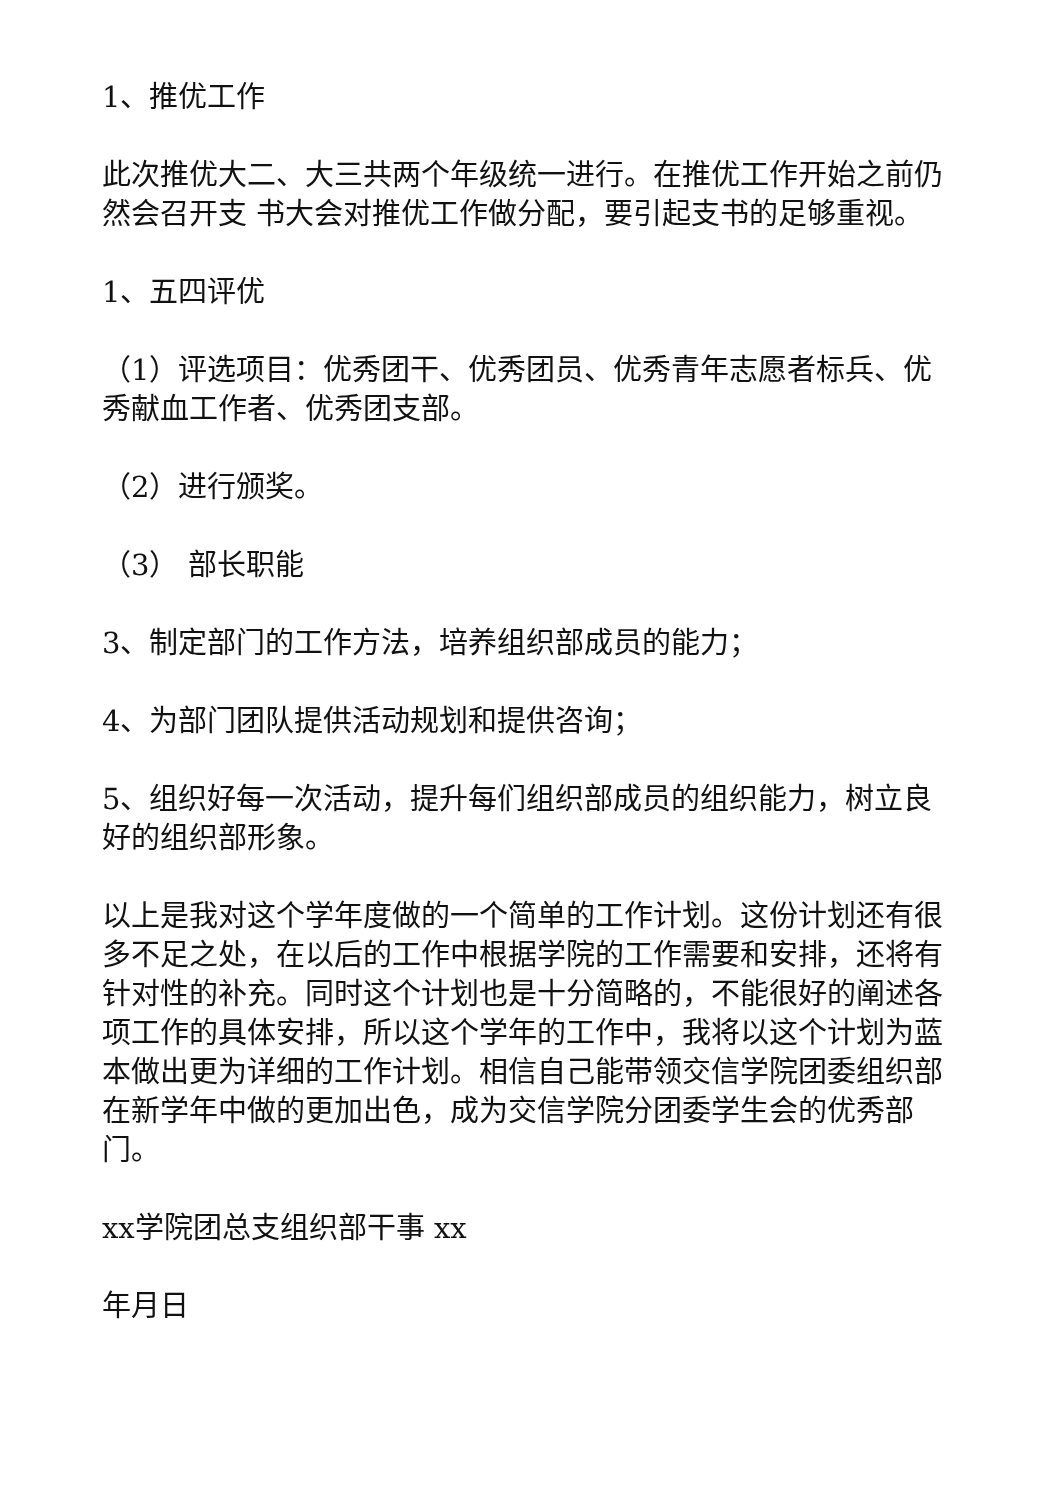1、推优工作
此次推优大二、大三共两个年级统一进行。在推优工作开始之前仍然会召开支 书大会对推优工作做分配，要引起支书的足够重视。
1、五四评优
（1）评选项目：优秀团干、优秀团员、优秀青年志愿者标兵、优秀献血工作者、优秀团支部。
（2）进行颁奖。
（3） 部长职能
3、制定部门的工作方法，培养组织部成员的能力；
4、为部门团队提供活动规划和提供咨询；
5、组织好每一次活动，提升每们组织部成员的组织能力，树立良好的组织部形象。
以上是我对这个学年度做的一个简单的工作计划。这份计划还有很多不足之处，在以后的工作中根据学院的工作需要和安排，还将有针对性的补充。同时这个计划也是十分简略的，不能很好的阐述各项工作的具体安排，所以这个学年的工作中，我将以这个计划为蓝本做出更为详细的工作计划。相信自己能带领交信学院团委组织部在新学年中做的更加出色，成为交信学院分团委学生会的优秀部门。
xx学院团总支组织部干事 xx
年月日